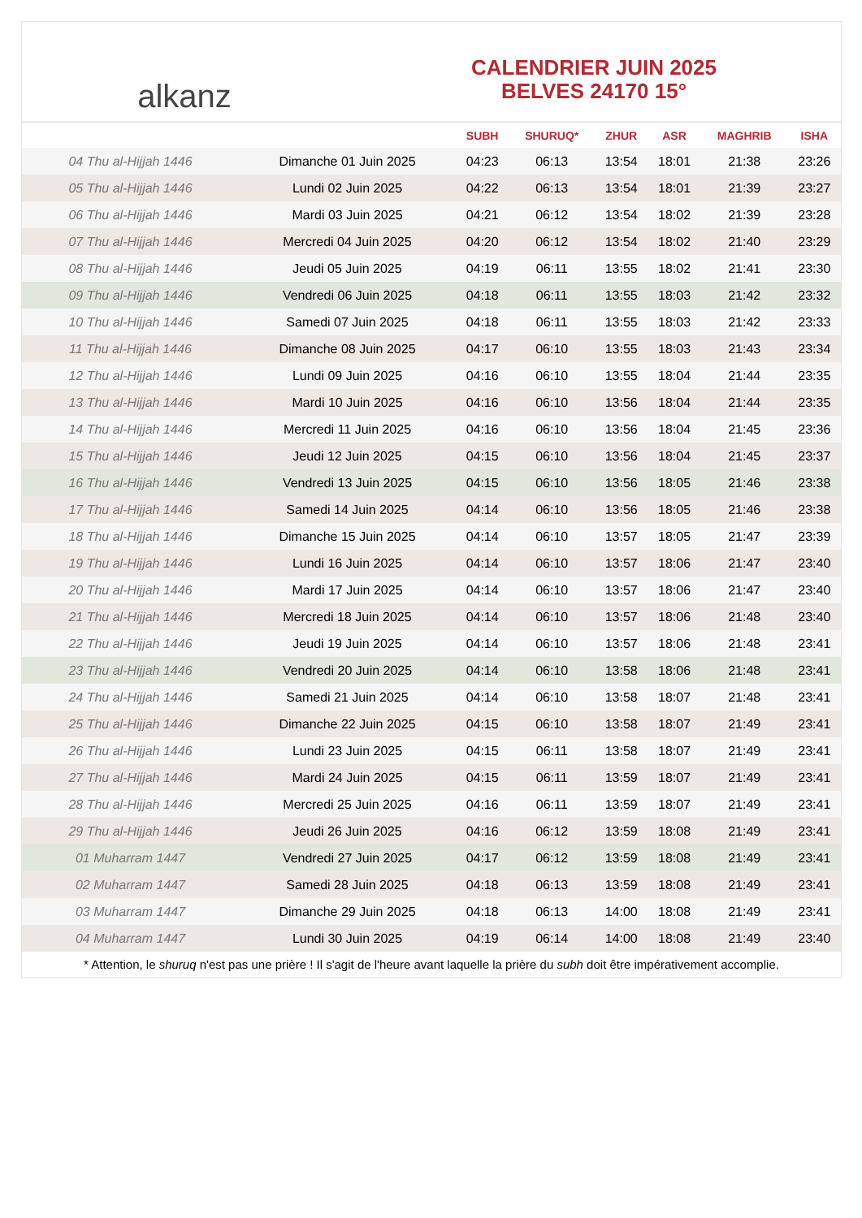alkanz
CALENDRIER JUIN 2025
BELVES 24170 15°
| | | SUBH | SHURUQ* | ZHUR | ASR | MAGHRIB | ISHA |
| --- | --- | --- | --- | --- | --- | --- | --- |
| 04 Thu al-Hijjah 1446 | Dimanche 01 Juin 2025 | 04:23 | 06:13 | 13:54 | 18:01 | 21:38 | 23:26 |
| 05 Thu al-Hijjah 1446 | Lundi 02 Juin 2025 | 04:22 | 06:13 | 13:54 | 18:01 | 21:39 | 23:27 |
| 06 Thu al-Hijjah 1446 | Mardi 03 Juin 2025 | 04:21 | 06:12 | 13:54 | 18:02 | 21:39 | 23:28 |
| 07 Thu al-Hijjah 1446 | Mercredi 04 Juin 2025 | 04:20 | 06:12 | 13:54 | 18:02 | 21:40 | 23:29 |
| 08 Thu al-Hijjah 1446 | Jeudi 05 Juin 2025 | 04:19 | 06:11 | 13:55 | 18:02 | 21:41 | 23:30 |
| 09 Thu al-Hijjah 1446 | Vendredi 06 Juin 2025 | 04:18 | 06:11 | 13:55 | 18:03 | 21:42 | 23:32 |
| 10 Thu al-Hijjah 1446 | Samedi 07 Juin 2025 | 04:18 | 06:11 | 13:55 | 18:03 | 21:42 | 23:33 |
| 11 Thu al-Hijjah 1446 | Dimanche 08 Juin 2025 | 04:17 | 06:10 | 13:55 | 18:03 | 21:43 | 23:34 |
| 12 Thu al-Hijjah 1446 | Lundi 09 Juin 2025 | 04:16 | 06:10 | 13:55 | 18:04 | 21:44 | 23:35 |
| 13 Thu al-Hijjah 1446 | Mardi 10 Juin 2025 | 04:16 | 06:10 | 13:56 | 18:04 | 21:44 | 23:35 |
| 14 Thu al-Hijjah 1446 | Mercredi 11 Juin 2025 | 04:16 | 06:10 | 13:56 | 18:04 | 21:45 | 23:36 |
| 15 Thu al-Hijjah 1446 | Jeudi 12 Juin 2025 | 04:15 | 06:10 | 13:56 | 18:04 | 21:45 | 23:37 |
| 16 Thu al-Hijjah 1446 | Vendredi 13 Juin 2025 | 04:15 | 06:10 | 13:56 | 18:05 | 21:46 | 23:38 |
| 17 Thu al-Hijjah 1446 | Samedi 14 Juin 2025 | 04:14 | 06:10 | 13:56 | 18:05 | 21:46 | 23:38 |
| 18 Thu al-Hijjah 1446 | Dimanche 15 Juin 2025 | 04:14 | 06:10 | 13:57 | 18:05 | 21:47 | 23:39 |
| 19 Thu al-Hijjah 1446 | Lundi 16 Juin 2025 | 04:14 | 06:10 | 13:57 | 18:06 | 21:47 | 23:40 |
| 20 Thu al-Hijjah 1446 | Mardi 17 Juin 2025 | 04:14 | 06:10 | 13:57 | 18:06 | 21:47 | 23:40 |
| 21 Thu al-Hijjah 1446 | Mercredi 18 Juin 2025 | 04:14 | 06:10 | 13:57 | 18:06 | 21:48 | 23:40 |
| 22 Thu al-Hijjah 1446 | Jeudi 19 Juin 2025 | 04:14 | 06:10 | 13:57 | 18:06 | 21:48 | 23:41 |
| 23 Thu al-Hijjah 1446 | Vendredi 20 Juin 2025 | 04:14 | 06:10 | 13:58 | 18:06 | 21:48 | 23:41 |
| 24 Thu al-Hijjah 1446 | Samedi 21 Juin 2025 | 04:14 | 06:10 | 13:58 | 18:07 | 21:48 | 23:41 |
| 25 Thu al-Hijjah 1446 | Dimanche 22 Juin 2025 | 04:15 | 06:10 | 13:58 | 18:07 | 21:49 | 23:41 |
| 26 Thu al-Hijjah 1446 | Lundi 23 Juin 2025 | 04:15 | 06:11 | 13:58 | 18:07 | 21:49 | 23:41 |
| 27 Thu al-Hijjah 1446 | Mardi 24 Juin 2025 | 04:15 | 06:11 | 13:59 | 18:07 | 21:49 | 23:41 |
| 28 Thu al-Hijjah 1446 | Mercredi 25 Juin 2025 | 04:16 | 06:11 | 13:59 | 18:07 | 21:49 | 23:41 |
| 29 Thu al-Hijjah 1446 | Jeudi 26 Juin 2025 | 04:16 | 06:12 | 13:59 | 18:08 | 21:49 | 23:41 |
| 01 Muharram 1447 | Vendredi 27 Juin 2025 | 04:17 | 06:12 | 13:59 | 18:08 | 21:49 | 23:41 |
| 02 Muharram 1447 | Samedi 28 Juin 2025 | 04:18 | 06:13 | 13:59 | 18:08 | 21:49 | 23:41 |
| 03 Muharram 1447 | Dimanche 29 Juin 2025 | 04:18 | 06:13 | 14:00 | 18:08 | 21:49 | 23:41 |
| 04 Muharram 1447 | Lundi 30 Juin 2025 | 04:19 | 06:14 | 14:00 | 18:08 | 21:49 | 23:40 |
* Attention, le shuruq n'est pas une prière ! Il s'agit de l'heure avant laquelle la prière du subh doit être impérativement accomplie.